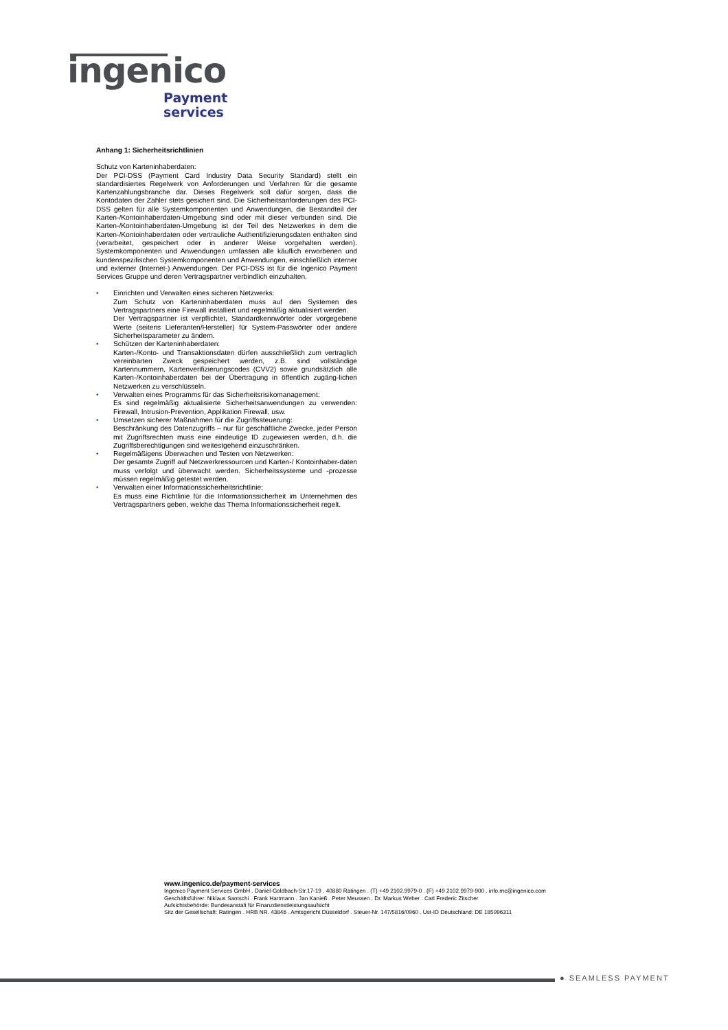ingenico
Payment
services
Anhang 1: Sicherheitsrichtlinien
Schutz von Karteninhaberdaten:
Der PCI-DSS (Payment Card Industry Data Security Standard) stellt ein standardisiertes Regelwerk von Anforderungen und Verfahren für die gesamte Kartenzahlungsbranche dar. Dieses Regelwerk soll dafür sorgen, dass die Kontodaten der Zahler stets gesichert sind. Die Sicherheitsanforderungen des PCI-DSS gelten für alle Systemkomponenten und Anwendungen, die Bestandteil der Karten-/Kontoinhaberdaten-Umgebung sind oder mit dieser verbunden sind. Die Karten-/Kontoinhaberdaten-Umgebung ist der Teil des Netzwerkes in dem die Karten-/Kontoinhaberdaten oder vertrauliche Authentifizierungsdaten enthalten sind (verarbeitet, gespeichert oder in anderer Weise vorgehalten werden). Systemkomponenten und Anwendungen umfassen alle käuflich erworbenen und kundenspezifischen Systemkomponenten und Anwendungen, einschließlich interner und externer (Internet-) Anwendungen. Der PCI-DSS ist für die Ingenico Payment Services Gruppe und deren Vertragspartner verbindlich einzuhalten.
• Einrichten und Verwalten eines sicheren Netzwerks:
Zum Schutz von Karteninhaberdaten muss auf den Systemen des Vertragspartners eine Firewall installiert und regelmäßig aktualisiert werden.
Der Vertragspartner ist verpflichtet, Standardkennwörter oder vorgegebene Werte (seitens Lieferanten/Hersteller) für System-Passwörter oder andere Sicherheitsparameter zu ändern.
• Schützen der Karteninhaberdaten:
Karten-/Konto- und Transaktionsdaten dürfen ausschließlich zum vertraglich vereinbarten Zweck gespeichert werden, z.B. sind vollständige Kartennummern, Kartenverifizierungscodes (CVV2) sowie grundsätzlich alle Karten-/Kontoinhaberdaten bei der Übertragung in öffentlich zugäng-lichen Netzwerken zu verschlüsseln.
• Verwalten eines Programms für das Sicherheitsrisikomanagement:
Es sind regelmäßig aktualisierte Sicherheitsanwendungen zu verwenden: Firewall, Intrusion-Prevention, Applikation Firewall, usw.
• Umsetzen sicherer Maßnahmen für die Zugriffssteuerung:
Beschränkung des Datenzugriffs – nur für geschäftliche Zwecke, jeder Person mit Zugriffsrechten muss eine eindeutige ID zugewiesen werden, d.h. die Zugriffsberechtigungen sind weitestgehend einzuschränken.
• Regelmäßigens Überwachen und Testen von Netzwerken:
Der gesamte Zugriff auf Netzwerkressourcen und Karten-/ Kontoinhaber-daten muss verfolgt und überwacht werden. Sicherheitssysteme und -prozesse müssen regelmäßig getestet werden.
• Verwalten einer Informationssicherheitsrichtlinie:
Es muss eine Richtlinie für die Informationssicherheit im Unternehmen des Vertragspartners geben, welche das Thema Informationssicherheit regelt.
www.ingenico.de/payment-services
Ingenico Payment Services GmbH . Daniel-Goldbach-Str.17-19 . 40880 Ratingen . (T) +49 2102.9979-0 . (F) +49 2102.9979-900 . info.mc@ingenico.com
Geschäftsführer: Niklaus Santschi . Frank Hartmann . Jan Kanieß . Peter Meussen . Dr. Markus Weber . Carl Frederic Zitscher
Aufsichtsbehörde: Bundesanstalt für Finanzdienstleistungsaufsicht
Sitz der Gesellschaft: Ratingen . HRB NR. 43846 . Amtsgericht Düsseldorf . Steuer-Nr. 147/5816/0960 . Ust-ID Deutschland: DE 185996311
● SEAMLESS PAYMENT